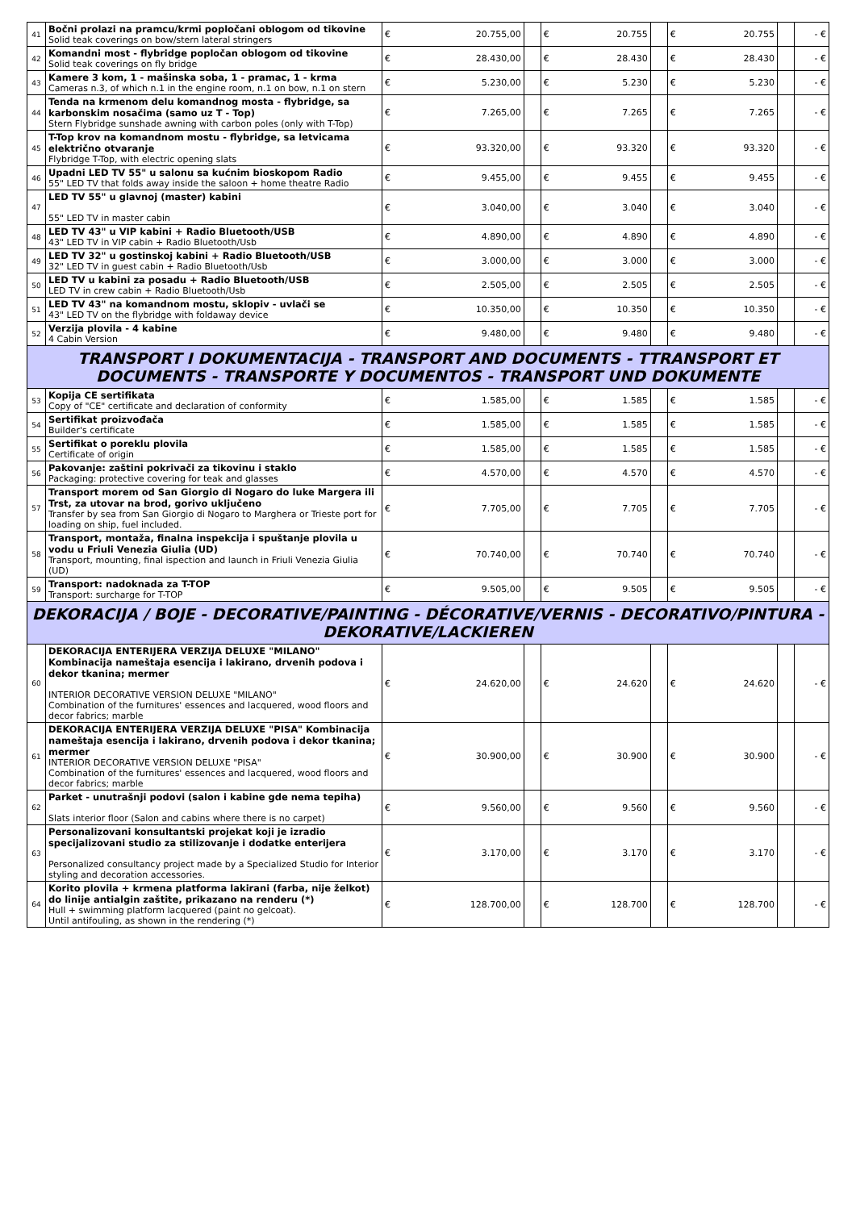| 41 | Bočni prolazi na pramcu/krmi popločani oblogom od tikovine Solid teak coverings on bow/stern lateral stringers | € | 20.755,00 | | € | 20.755 | | € | 20.755 | | - € |
| 42 | Komandni most - flybridge popločan oblogom od tikovine Solid teak coverings on fly bridge | € | 28.430,00 | | € | 28.430 | | € | 28.430 | | - € |
| 43 | Kamere 3 kom, 1 - mašinska soba, 1 - pramac, 1 - krma Cameras n.3, of which n.1 in the engine room, n.1 on bow, n.1 on stern | € | 5.230,00 | | € | 5.230 | | € | 5.230 | | - € |
| 44 | Tenda na krmenom delu komandnog mosta - flybridge, sa karbonskim nosačima (samo uz T - Top) Stern Flybridge sunshade awning with carbon poles (only with T-Top) | € | 7.265,00 | | € | 7.265 | | € | 7.265 | | - € |
| 45 | T-Top krov na komandnom mostu - flybridge, sa letvicama električno otvaranje Flybridge T-Top, with electric opening slats | € | 93.320,00 | | € | 93.320 | | € | 93.320 | | - € |
| 46 | Upadni LED TV 55" u salonu sa kućnim bioskopom Radio 55" LED TV that folds away inside the saloon + home theatre Radio | € | 9.455,00 | | € | 9.455 | | € | 9.455 | | - € |
| 47 | LED TV 55" u glavnoj (master) kabini 55" LED TV in master cabin | € | 3.040,00 | | € | 3.040 | | € | 3.040 | | - € |
| 48 | LED TV 43" u VIP kabini + Radio Bluetooth/USB 43" LED TV in VIP cabin + Radio Bluetooth/Usb | € | 4.890,00 | | € | 4.890 | | € | 4.890 | | - € |
| 49 | LED TV 32" u gostinskoj kabini + Radio Bluetooth/USB 32" LED TV in guest cabin + Radio Bluetooth/Usb | € | 3.000,00 | | € | 3.000 | | € | 3.000 | | - € |
| 50 | LED TV u kabini za posadu + Radio Bluetooth/USB LED TV in crew cabin + Radio Bluetooth/Usb | € | 2.505,00 | | € | 2.505 | | € | 2.505 | | - € |
| 51 | LED TV 43" na komandnom mostu, sklopiv - uvlači se 43" LED TV on the flybridge with foldaway device | € | 10.350,00 | | € | 10.350 | | € | 10.350 | | - € |
| 52 | Verzija plovila - 4 kabine 4 Cabin Version | € | 9.480,00 | | € | 9.480 | | € | 9.480 | | - € |
| TRANSPORT I DOKUMENTACIJA - TRANSPORT AND DOCUMENTS - TTRANSPORT ET DOCUMENTS - TRANSPORTE Y DOCUMENTOS - TRANSPORT UND DOKUMENTE | | | | | | | | | | | |
| 53 | Kopija CE sertifikata Copy of "CE" certificate and declaration of conformity | € | 1.585,00 | | € | 1.585 | | € | 1.585 | | - € |
| 54 | Sertifikat proizvođača Builder's certificate | € | 1.585,00 | | € | 1.585 | | € | 1.585 | | - € |
| 55 | Sertifikat o poreklu plovila Certificate of origin | € | 1.585,00 | | € | 1.585 | | € | 1.585 | | - € |
| 56 | Pakovanje: zaštini pokrivači za tikovinu i staklo Packaging: protective covering for teak and glasses | € | 4.570,00 | | € | 4.570 | | € | 4.570 | | - € |
| 57 | Transport morem od San Giorgio di Nogaro do luke Margera ili Trst, za utovar na brod, gorivo uključeno Transfer by sea from San Giorgio di Nogaro to Marghera or Trieste port for loading on ship, fuel included. | € | 7.705,00 | | € | 7.705 | | € | 7.705 | | - € |
| 58 | Transport, montaža, finalna inspekcija i spuštanje plovila u vodu u Friuli Venezia Giulia (UD) Transport, mounting, final ispection and launch in Friuli Venezia Giulia (UD) | € | 70.740,00 | | € | 70.740 | | € | 70.740 | | - € |
| 59 | Transport: nadoknada za T-TOP Transport: surcharge for T-TOP | € | 9.505,00 | | € | 9.505 | | € | 9.505 | | - € |
| DEKORACIJA / BOJE - DECORATIVE/PAINTING - DÉCORATIVE/VERNIS - DECORATIVO/PINTURA - DEKORATIVE/LACKIEREN | | | | | | | | | | | |
| 60 | DEKORACIJA ENTERIJERA VERZIJA DELUXE "MILANO" Kombinacija nameštaja esencija i lakirano, drvenih podova i dekor tkanina; mermer INTERIOR DECORATIVE VERSION DELUXE "MILANO" Combination of the furnitures' essences and lacquered, wood floors and decor fabrics; marble | € | 24.620,00 | | € | 24.620 | | € | 24.620 | | - € |
| 61 | DEKORACIJA ENTERIJERA VERZIJA DELUXE "PISA" Kombinacija nameštaja esencija i lakirano, drvenih podova i dekor tkanina; mermer INTERIOR DECORATIVE VERSION DELUXE "PISA" Combination of the furnitures' essences and lacquered, wood floors and decor fabrics; marble | € | 30.900,00 | | € | 30.900 | | € | 30.900 | | - € |
| 62 | Parket - unutrašnji podovi (salon i kabine gde nema tepiha) Slats interior floor (Salon and cabins where there is no carpet) | € | 9.560,00 | | € | 9.560 | | € | 9.560 | | - € |
| 63 | Personalizovani konsultantski projekat koji je izradio specijalizovani studio za stilizovanje i dodatke enterijera Personalized consultancy project made by a Specialized Studio for Interior styling and decoration accessories. | € | 3.170,00 | | € | 3.170 | | € | 3.170 | | - € |
| 64 | Korito plovila + krmena platforma lakirani (farba, nije želkot) do linije antialgin zaštite, prikazano na renderu (*) Hull + swimming platform lacquered (paint no gelcoat). Until antifouling, as shown in the rendering (*) | € | 128.700,00 | | € | 128.700 | | € | 128.700 | | - € |